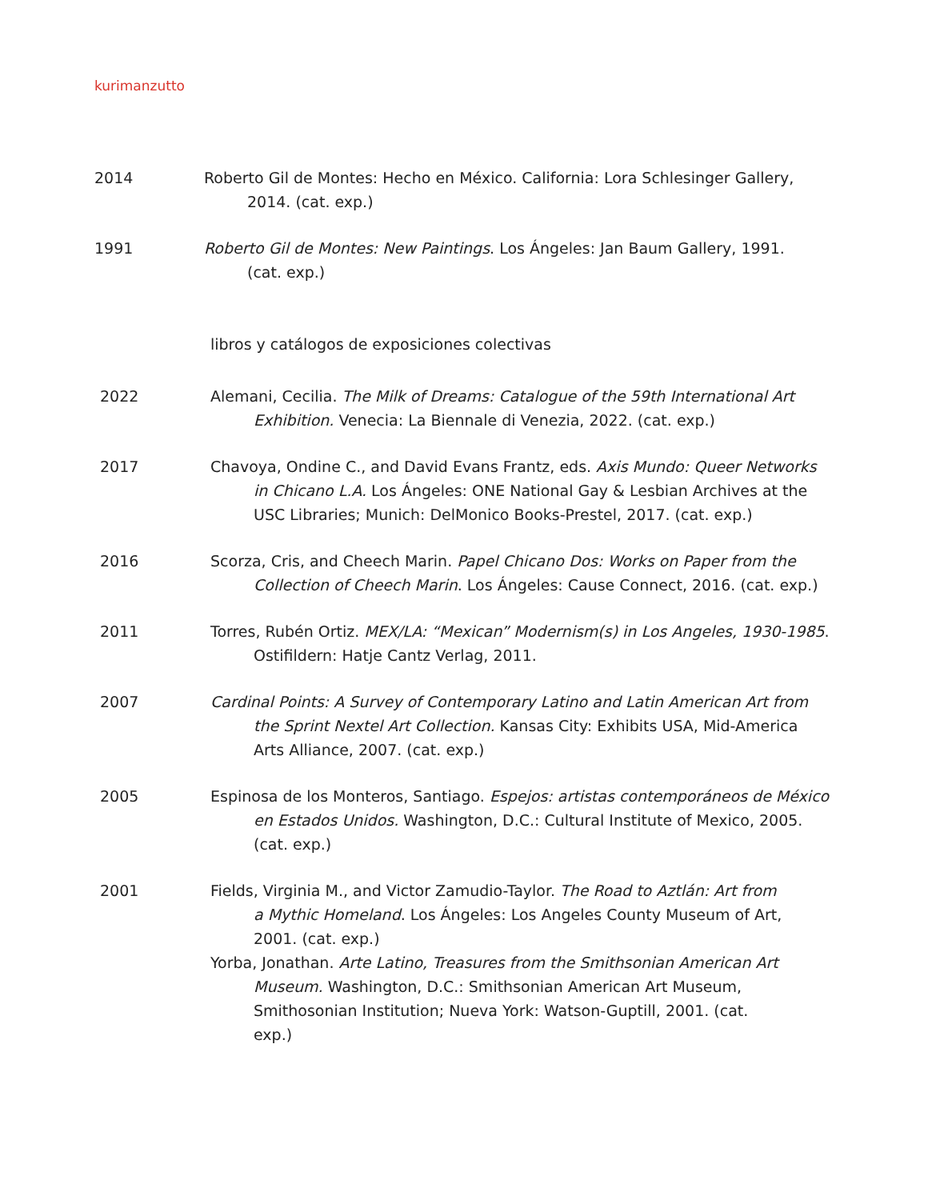kurimanzutto
2014 Roberto Gil de Montes: Hecho en México. California: Lora Schlesinger Gallery, 2014. (cat. exp.)
1991 Roberto Gil de Montes: New Paintings. Los Ángeles: Jan Baum Gallery, 1991. (cat. exp.)
libros y catálogos de exposiciones colectivas
2022 Alemani, Cecilia. The Milk of Dreams: Catalogue of the 59th International Art Exhibition. Venecia: La Biennale di Venezia, 2022. (cat. exp.)
2017 Chavoya, Ondine C., and David Evans Frantz, eds. Axis Mundo: Queer Networks in Chicano L.A. Los Ángeles: ONE National Gay & Lesbian Archives at the USC Libraries; Munich: DelMonico Books-Prestel, 2017. (cat. exp.)
2016 Scorza, Cris, and Cheech Marin. Papel Chicano Dos: Works on Paper from the Collection of Cheech Marin. Los Ángeles: Cause Connect, 2016. (cat. exp.)
2011 Torres, Rubén Ortiz. MEX/LA: “Mexican” Modernism(s) in Los Angeles, 1930-1985. Ostifildern: Hatje Cantz Verlag, 2011.
2007 Cardinal Points: A Survey of Contemporary Latino and Latin American Art from the Sprint Nextel Art Collection. Kansas City: Exhibits USA, Mid-America Arts Alliance, 2007. (cat. exp.)
2005 Espinosa de los Monteros, Santiago. Espejos: artistas contemporáneos de México en Estados Unidos. Washington, D.C.: Cultural Institute of Mexico, 2005. (cat. exp.)
2001 Fields, Virginia M., and Victor Zamudio-Taylor. The Road to Aztlán: Art from a Mythic Homeland. Los Ángeles: Los Angeles County Museum of Art, 2001. (cat. exp.)
Yorba, Jonathan. Arte Latino, Treasures from the Smithsonian American Art Museum. Washington, D.C.: Smithsonian American Art Museum, Smithosonian Institution; Nueva York: Watson-Guptill, 2001. (cat. exp.)